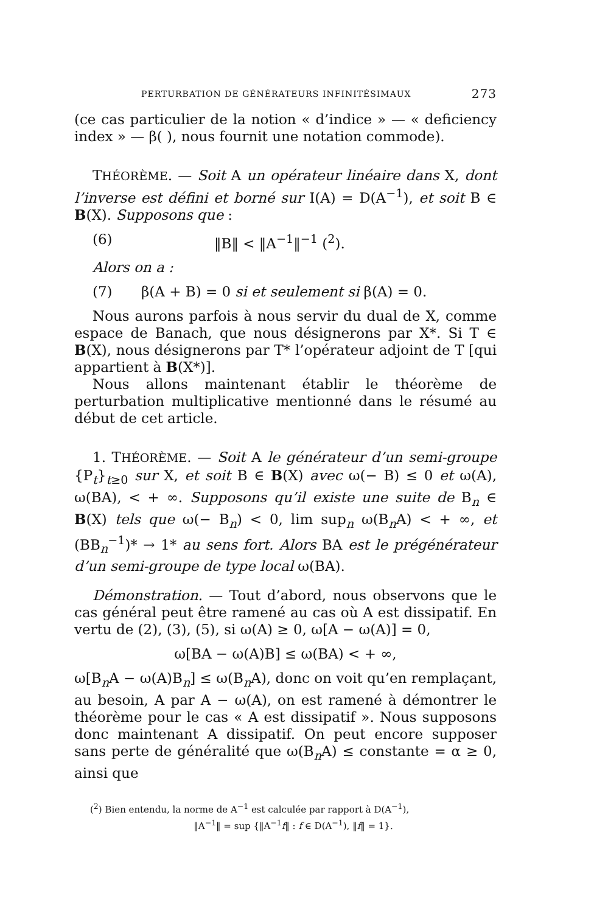PERTURBATION DE GÉNÉRATEURS INFINITÉSIMAUX 273
(ce cas particulier de la notion « d’indice » — « deficiency index » — β( ), nous fournit une notation commode).
THÉORÈME. — Soit A un opérateur linéaire dans X, dont l’inverse est défini et borné sur I(A) = D(A<sup>−1</sup>), et soit B ∈ B(X). Supposons que :
(6) ‖B‖ < ‖A<sup>−1</sup>‖<sup>−1</sup> (<sup>2</sup>).
Alors on a :
(7) β(A + B) = 0 si et seulement si β(A) = 0.
Nous aurons parfois à nous servir du dual de X, comme espace de Banach, que nous désignerons par X*. Si T ∈ B(X), nous désignerons par T* l’opérateur adjoint de T [qui appartient à B(X*)].
Nous allons maintenant établir le théorème de perturbation multiplicative mentionné dans le résumé au début de cet article.
1. THÉORÈME. — Soit A le générateur d’un semi-groupe {P<sub>t</sub>}<sub>t≥0</sub> sur X, et soit B ∈ B(X) avec ω(− B) ≤ 0 et ω(A), ω(BA), < + ∞. Supposons qu’il existe une suite de B<sub>n</sub> ∈ B(X) tels que ω(− B<sub>n</sub>) < 0, lim sup<sub>n</sub> ω(B<sub>n</sub>A) < + ∞, et (BB<sub>n</sub><sup>−1</sup>)* → 1* au sens fort. Alors BA est le prégénérateur d’un semi-groupe de type local ω(BA).
Démonstration. — Tout d’abord, nous observons que le cas général peut être ramené au cas où A est dissipatif. En vertu de (2), (3), (5), si ω(A) ≥ 0, ω[A − ω(A)] = 0,
ω[BA − ω(A)B] ≤ ω(BA) < + ∞,
ω[B<sub>n</sub>A − ω(A)B<sub>n</sub>] ≤ ω(B<sub>n</sub>A), donc on voit qu’en remplaçant, au besoin, A par A − ω(A), on est ramené à démontrer le théorème pour le cas « A est dissipatif ». Nous supposons donc maintenant A dissipatif. On peut encore supposer sans perte de généralité que ω(B<sub>n</sub>A) ≤ constante = α ≥ 0, ainsi que
(<sup>2</sup>) Bien entendu, la norme de A<sup>−1</sup> est calculée par rapport à D(A<sup>−1</sup>),
‖A<sup>−1</sup>‖ = sup {‖A<sup>−1</sup>f‖ : f ∈ D(A<sup>−1</sup>), ‖f‖ = 1}.